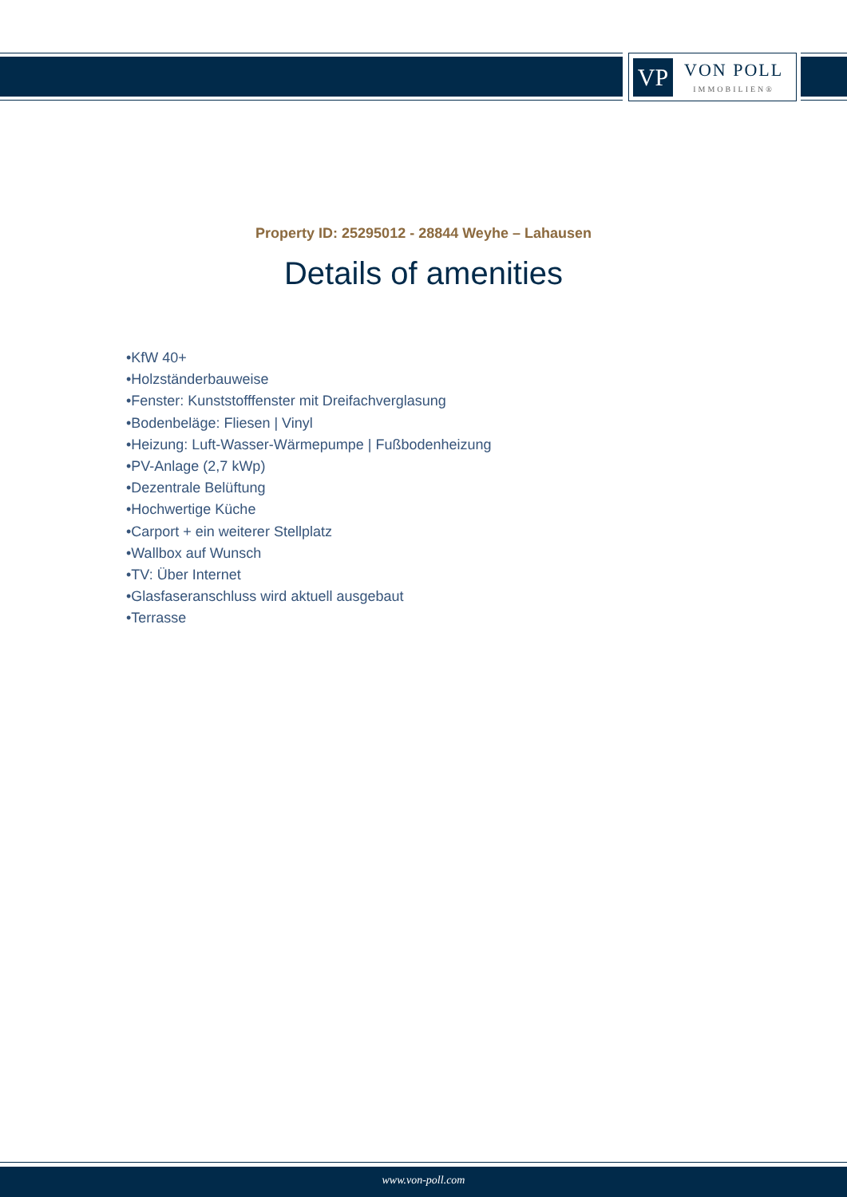VP
VON POLL
IMMOBILIEN®
Property ID: 25295012 - 28844 Weyhe – Lahausen
Details of amenities
•KfW 40+
•Holzständerbauweise
•Fenster: Kunststofffenster mit Dreifachverglasung
•Bodenbeläge: Fliesen | Vinyl
•Heizung: Luft-Wasser-Wärmepumpe | Fußbodenheizung
•PV-Anlage (2,7 kWp)
•Dezentrale Belüftung
•Hochwertige Küche
•Carport + ein weiterer Stellplatz
•Wallbox auf Wunsch
•TV: Über Internet
•Glasfaseranschluss wird aktuell ausgebaut
•Terrasse
www.von-poll.com